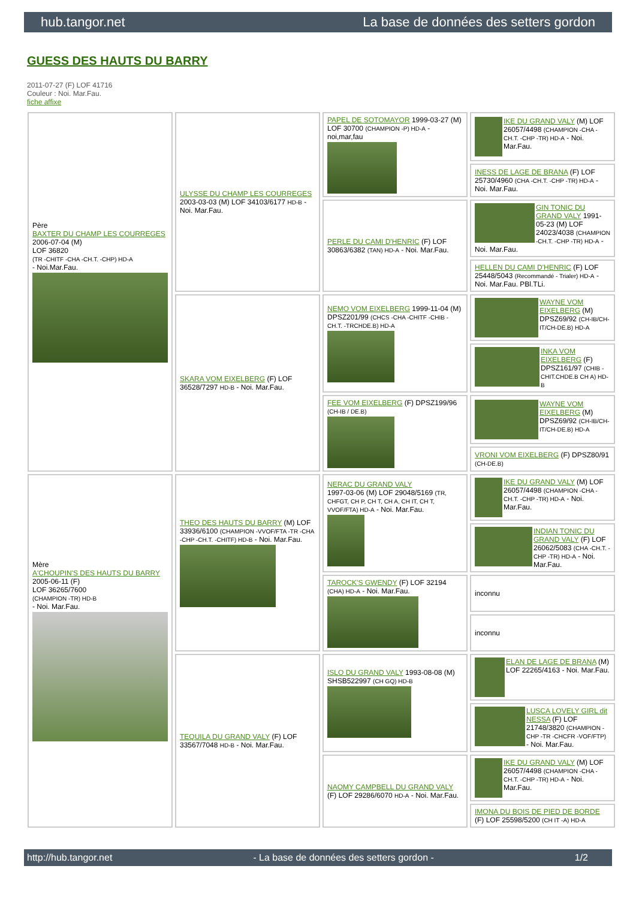hub.tangor.net La base de données des setters gordon
GUESS DES HAUTS DU BARRY
2011-07-27 (F) LOF 41716
Couleur : Noi. Mar.Fau.
fiche affixe
| Père BAXTER DU CHAMP LES COURREGES 2006-07-04 (M) LOF 36820 (TR -CHITF -CHA -CH.T. -CHP) HD-A - Noi.Mar.Fau. | ULYSSE DU CHAMP LES COURREGES 2003-03-03 (M) LOF 34103/6177 HD-B - Noi. Mar.Fau. | PAPEL DE SOTOMAYOR 1999-03-27 (M) LOF 30700 (CHAMPION -P) HD-A - noi,mar,fau | IKE DU GRAND VALY (M) LOF 26057/4498 (CHAMPION -CHA -CH.T. -CHP -TR) HD-A - Noi. Mar.Fau. |
| | | | INESS DE LAGE DE BRANA (F) LOF 25730/4960 (CHA -CH.T. -CHP -TR) HD-A - Noi. Mar.Fau. |
| | | PERLE DU CAMI D'HENRIC (F) LOF 30863/6382 (TAN) HD-A - Noi. Mar.Fau. | GIN TONIC DU GRAND VALY 1991-05-23 (M) LOF 24023/4038 (CHAMPION -CH.T. -CHP -TR) HD-A - Noi. Mar.Fau. |
| | | | HELLEN DU CAMI D'HENRIC (F) LOF 25448/5043 (Recommandé - Trialer) HD-A - Noi. Mar.Fau. PBl.TLi. |
| | SKARA VOM EIXELBERG (F) LOF 36528/7297 HD-B - Noi. Mar.Fau. | NEMO VOM EIXELBERG 1999-11-04 (M) DPSZ201/99 (CHCS -CHA -CHITF -CHIB -CH.T. -TRCHDE.B) HD-A | WAYNE VOM EIXELBERG (M) DPSZ69/92 (CH-IB/CH-IT/CH-DE.B) HD-A |
| | | | INKA VOM EIXELBERG (F) DPSZ161/97 (CHIB -CHIT.CHDE.B CH A) HD-B |
| | | FEE VOM EIXELBERG (F) DPSZ199/96 (CH-IB / DE.B) | WAYNE VOM EIXELBERG (M) DPSZ69/92 (CH-IB/CH-IT/CH-DE.B) HD-A |
| | | | VRONI VOM EIXELBERG (F) DPSZ80/91 (CH-DE.B) |
| Mère A'CHOUPIN'S DES HAUTS DU BARRY 2005-06-11 (F) LOF 36265/7600 (CHAMPION -TR) HD-B - Noi. Mar.Fau. | THEO DES HAUTS DU BARRY (M) LOF 33936/6100 (CHAMPION -VVOF/FTA -TR -CHA -CHP -CH.T. -CHITF) HD-B - Noi. Mar.Fau. | NERAC DU GRAND VALY 1997-03-06 (M) LOF 29048/5169 (TR, CHFGT, CH P, CH T, CH A, CH IT, CH T, VVOF/FTA) HD-A - Noi. Mar.Fau. | IKE DU GRAND VALY (M) LOF 26057/4498 (CHAMPION -CHA -CH.T. -CHP -TR) HD-A - Noi. Mar.Fau. |
| | | | INDIAN TONIC DU GRAND VALY (F) LOF 26062/5083 (CHA -CH.T. -CHP -TR) HD-A - Noi. Mar.Fau. |
| | | TAROCK'S GWENDY (F) LOF 32194 (CHA) HD-A - Noi. Mar.Fau. | inconnu |
| | | | inconnu |
| | TEQUILA DU GRAND VALY (F) LOF 33567/7048 HD-B - Noi. Mar.Fau. | ISLO DU GRAND VALY 1993-08-08 (M) SHSB522997 (CH GQ) HD-B | ELAN DE LAGE DE BRANA (M) LOF 22265/4163 - Noi. Mar.Fau. |
| | | | LUSCA LOVELY GIRL dit NESSA (F) LOF 21748/3820 (CHAMPION -CHP -TR -CHCFR -VOF/FTP) - Noi. Mar.Fau. |
| | | NAOMY CAMPBELL DU GRAND VALY (F) LOF 29286/6070 HD-A - Noi. Mar.Fau. | IKE DU GRAND VALY (M) LOF 26057/4498 (CHAMPION -CHA -CH.T. -CHP -TR) HD-A - Noi. Mar.Fau. |
| | | | IMONA DU BOIS DE PIED DE BORDE (F) LOF 25598/5200 (CH IT -A) HD-A |
http://hub.tangor.net - La base de données des setters gordon - 1/2